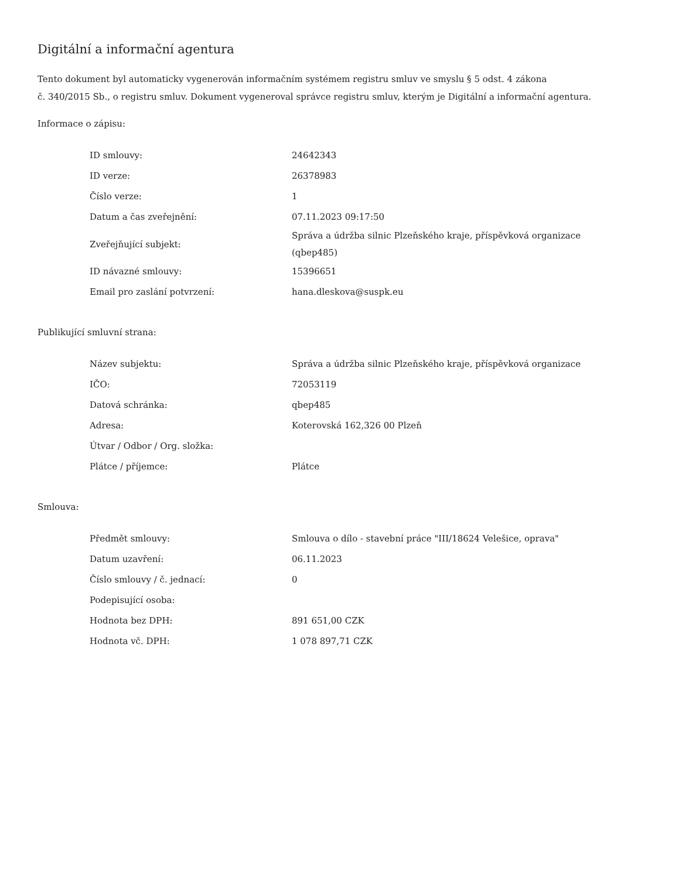Digitální a informační agentura
Tento dokument byl automaticky vygenerován informačním systémem registru smluv ve smyslu § 5 odst. 4 zákona
č. 340/2015 Sb., o registru smluv. Dokument vygeneroval správce registru smluv, kterým je Digitální a informační agentura.
Informace o zápisu:
| ID smlouvy: | 24642343 |
| ID verze: | 26378983 |
| Číslo verze: | 1 |
| Datum a čas zveřejnění: | 07.11.2023 09:17:50 |
| Zveřejňující subjekt: | Správa a údržba silnic Plzeňského kraje, příspěvková organizace (qbep485) |
| ID návazné smlouvy: | 15396651 |
| Email pro zaslání potvrzení: | hana.dleskova@suspk.eu |
Publikující smluvní strana:
| Název subjektu: | Správa a údržba silnic Plzeňského kraje, příspěvková organizace |
| IČO: | 72053119 |
| Datová schránka: | qbep485 |
| Adresa: | Koterovská 162,326 00 Plzeň |
| Útvar / Odbor / Org. složka: | |
| Plátce / příjemce: | Plátce |
Smlouva:
| Předmět smlouvy: | Smlouva o dílo - stavební práce "III/18624 Velešice, oprava" |
| Datum uzavření: | 06.11.2023 |
| Číslo smlouvy / č. jednací: | 0 |
| Podepisující osoba: | |
| Hodnota bez DPH: | 891 651,00 CZK |
| Hodnota vč. DPH: | 1 078 897,71 CZK |